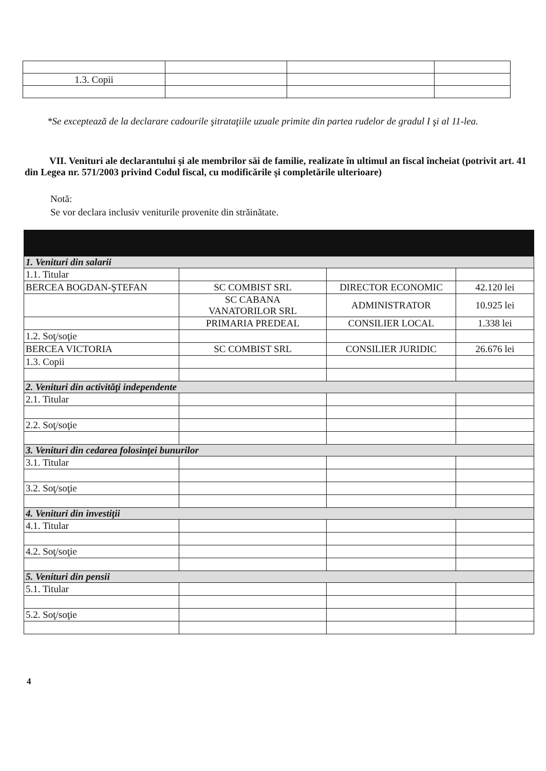| 1.3. Copii | | | |
*Se exceptează de la declarare cadourile şitrataţiile uzuale primite din partea rudelor de gradul I şi al 11-lea.
VII. Venituri ale declarantului şi ale membrilor săi de familie, realizate în ultimul an fiscal încheiat (potrivit art. 41 din Legea nr. 571/2003 privind Codul fiscal, cu modificările şi completările ulterioare)
Notă:
Se vor declara inclusiv veniturile provenite din străinătate.
| 1. Venituri din salarii | | | |
| 1.1. Titular | | | |
| BERCEA BOGDAN-ŞTEFAN | SC COMBIST SRL | DIRECTOR ECONOMIC | 42.120 lei |
| | SC CABANA VANATORILOR SRL | ADMINISTRATOR | 10.925 lei |
| | PRIMARIA PREDEAL | CONSILIER LOCAL | 1.338 lei |
| 1.2. Soţ/soţie | | | |
| BERCEA VICTORIA | SC COMBIST SRL | CONSILIER JURIDIC | 26.676 lei |
| 1.3. Copii | | | |
| 2. Venituri din activităţi independente | | | |
| 2.1. Titular | | | |
| 2.2. Soţ/soţie | | | |
| 3. Venituri din cedarea folosinţei bunurilor | | | |
| 3.1. Titular | | | |
| 3.2. Soţ/soţie | | | |
| 4. Venituri din investiţii | | | |
| 4.1. Titular | | | |
| 4.2. Soţ/soţie | | | |
| 5. Venituri din pensii | | | |
| 5.1. Titular | | | |
| 5.2. Soţ/soţie | | | |
4